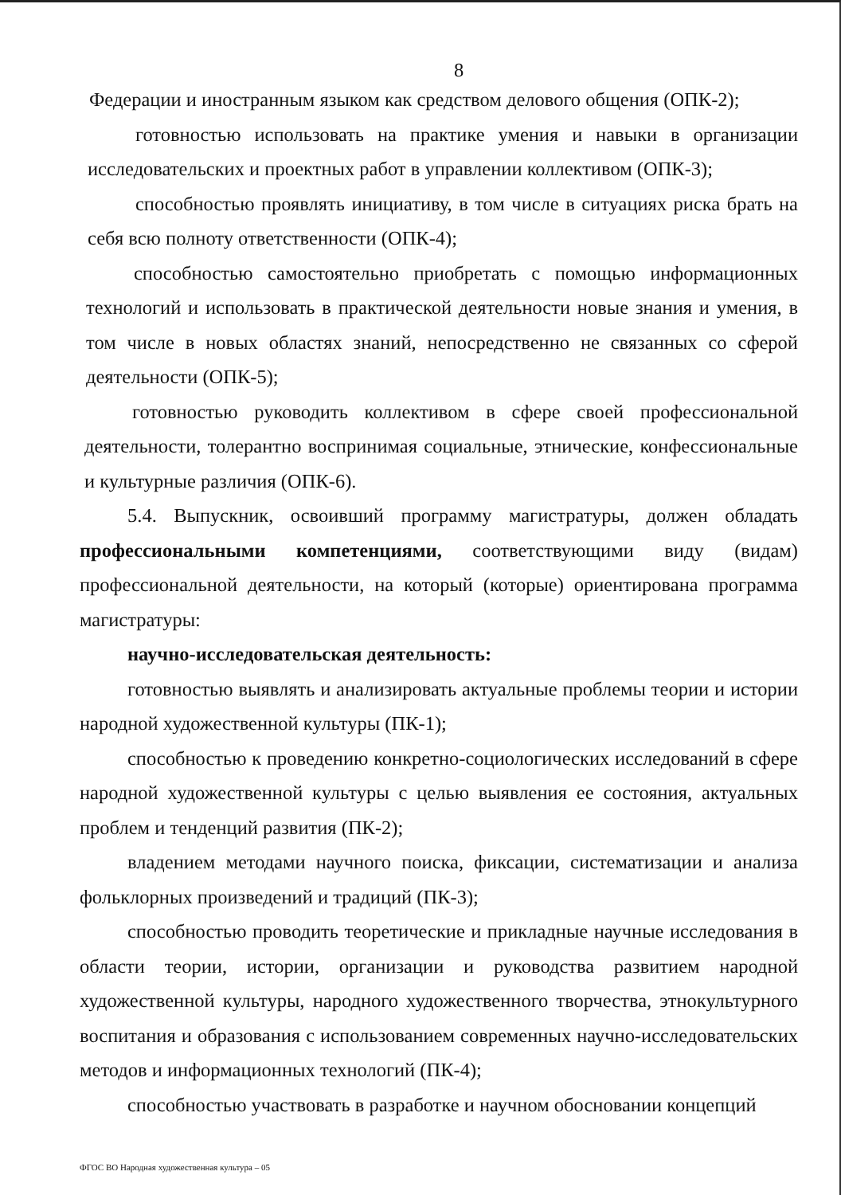8
Федерации и иностранным языком как средством делового общения (ОПК-2);
готовностью использовать на практике умения и навыки в организации исследовательских и проектных работ в управлении коллективом (ОПК-3);
способностью проявлять инициативу, в том числе в ситуациях риска брать на себя всю полноту ответственности (ОПК-4);
способностью самостоятельно приобретать с помощью информационных технологий и использовать в практической деятельности новые знания и умения, в том числе в новых областях знаний, непосредственно не связанных со сферой деятельности (ОПК-5);
готовностью руководить коллективом в сфере своей профессиональной деятельности, толерантно воспринимая социальные, этнические, конфессиональные и культурные различия (ОПК-6).
5.4. Выпускник, освоивший программу магистратуры, должен обладать профессиональными компетенциями, соответствующими виду (видам) профессиональной деятельности, на который (которые) ориентирована программа магистратуры:
научно-исследовательская деятельность:
готовностью выявлять и анализировать актуальные проблемы теории и истории народной художественной культуры (ПК-1);
способностью к проведению конкретно-социологических исследований в сфере народной художественной культуры с целью выявления ее состояния, актуальных проблем и тенденций развития (ПК-2);
владением методами научного поиска, фиксации, систематизации и анализа фольклорных произведений и традиций (ПК-3);
способностью проводить теоретические и прикладные научные исследования в области теории, истории, организации и руководства развитием народной художественной культуры, народного художественного творчества, этнокультурного воспитания и образования с использованием современных научно-исследовательских методов и информационных технологий (ПК-4);
способностью участвовать в разработке и научном обосновании концепций
ФГОС ВО Народная художественная культура – 05